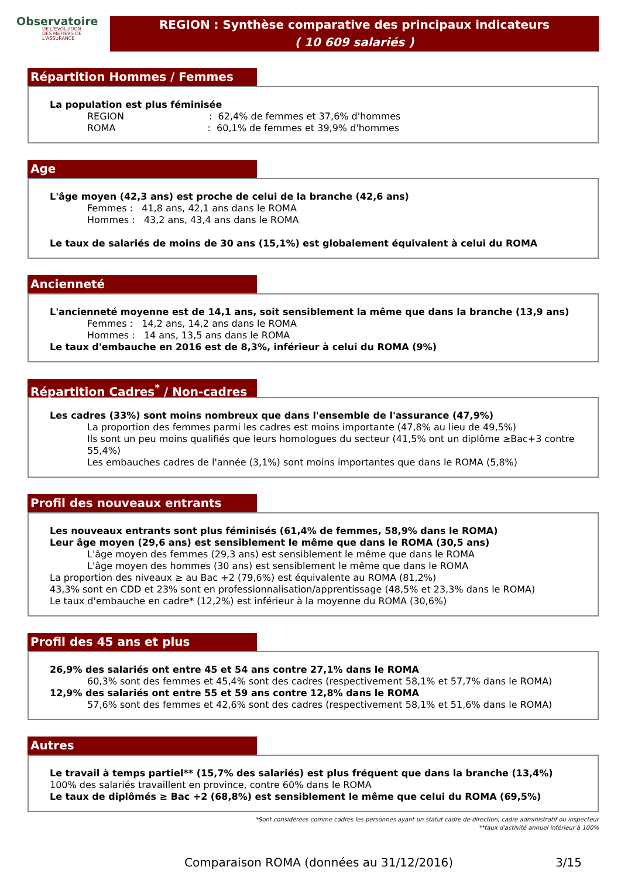Observatoire
DE L'EVOLUTION
DES METIERS DE L'ASSURANCE
REGION : Synthèse comparative des principaux indicateurs
( 10 609 salariés )
Répartition Hommes / Femmes
La population est plus féminisée
REGION : 62,4% de femmes et 37,6% d'hommes
ROMA : 60,1% de femmes et 39,9% d'hommes
Age
L'âge moyen (42,3 ans) est proche de celui de la branche (42,6 ans)
Femmes : 41,8 ans, 42,1 ans dans le ROMA
Hommes : 43,2 ans, 43,4 ans dans le ROMA
Le taux de salariés de moins de 30 ans (15,1%) est globalement équivalent à celui du ROMA
Ancienneté
L'ancienneté moyenne est de 14,1 ans, soit sensiblement la même que dans la branche (13,9 ans)
Femmes : 14,2 ans, 14,2 ans dans le ROMA
Hommes : 14 ans, 13,5 ans dans le ROMA
Le taux d'embauche en 2016 est de 8,3%, inférieur à celui du ROMA (9%)
Répartition Cadres<sup>*</sup> / Non-cadres
Les cadres (33%) sont moins nombreux que dans l'ensemble de l'assurance (47,9%)
La proportion des femmes parmi les cadres est moins importante (47,8% au lieu de 49,5%)
Ils sont un peu moins qualifiés que leurs homologues du secteur (41,5% ont un diplôme ≥Bac+3 contre 55,4%)
Les embauches cadres de l'année (3,1%) sont moins importantes que dans le ROMA (5,8%)
Profil des nouveaux entrants
Les nouveaux entrants sont plus féminisés (61,4% de femmes, 58,9% dans le ROMA)
Leur âge moyen (29,6 ans) est sensiblement le même que dans le ROMA (30,5 ans)
L'âge moyen des femmes (29,3 ans) est sensiblement le même que dans le ROMA
L'âge moyen des hommes (30 ans) est sensiblement le même que dans le ROMA
La proportion des niveaux ≥ au Bac +2 (79,6%) est équivalente au ROMA (81,2%)
43,3% sont en CDD et 23% sont en professionnalisation/apprentissage (48,5% et 23,3% dans le ROMA)
Le taux d'embauche en cadre* (12,2%) est inférieur à la moyenne du ROMA (30,6%)
Profil des 45 ans et plus
26,9% des salariés ont entre 45 et 54 ans contre 27,1% dans le ROMA
60,3% sont des femmes et 45,4% sont des cadres (respectivement 58,1% et 57,7% dans le ROMA)
12,9% des salariés ont entre 55 et 59 ans contre 12,8% dans le ROMA
57,6% sont des femmes et 42,6% sont des cadres (respectivement 58,1% et 51,6% dans le ROMA)
Autres
Le travail à temps partiel** (15,7% des salariés) est plus fréquent que dans la branche (13,4%)
100% des salariés travaillent en province, contre 60% dans le ROMA
Le taux de diplômés ≥ Bac +2 (68,8%) est sensiblement le même que celui du ROMA (69,5%)
*Sont considérées comme cadres les personnes ayant un statut cadre de direction, cadre administratif ou inspecteur
**taux d'activité annuel inférieur à 100%
Comparaison ROMA (données au 31/12/2016) 3/15